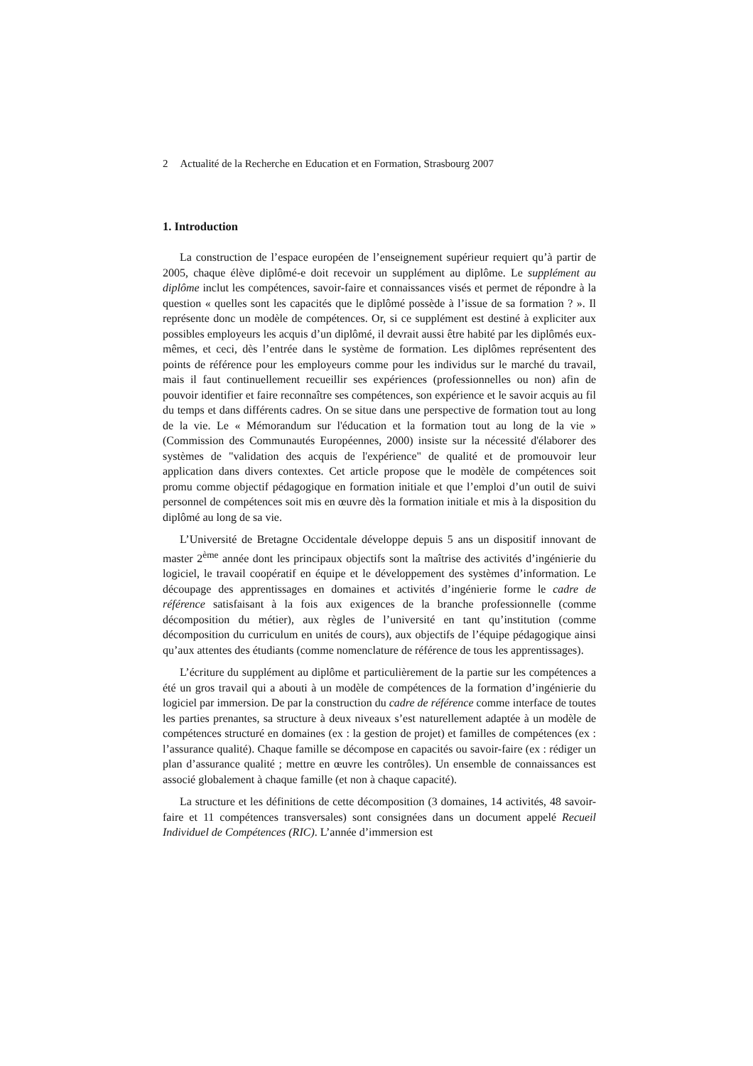2 Actualité de la Recherche en Education et en Formation, Strasbourg 2007
1. Introduction
La construction de l’espace européen de l’enseignement supérieur requiert qu’à partir de 2005, chaque élève diplômé-e doit recevoir un supplément au diplôme. Le supplément au diplôme inclut les compétences, savoir-faire et connaissances visés et permet de répondre à la question « quelles sont les capacités que le diplômé possède à l’issue de sa formation ? ». Il représente donc un modèle de compétences. Or, si ce supplément est destiné à expliciter aux possibles employeurs les acquis d’un diplômé, il devrait aussi être habité par les diplômés eux-mêmes, et ceci, dès l’entrée dans le système de formation. Les diplômes représentent des points de référence pour les employeurs comme pour les individus sur le marché du travail, mais il faut continuellement recueillir ses expériences (professionnelles ou non) afin de pouvoir identifier et faire reconnaître ses compétences, son expérience et le savoir acquis au fil du temps et dans différents cadres. On se situe dans une perspective de formation tout au long de la vie. Le « Mémorandum sur l'éducation et la formation tout au long de la vie » (Commission des Communautés Européennes, 2000) insiste sur la nécessité d'élaborer des systèmes de "validation des acquis de l'expérience" de qualité et de promouvoir leur application dans divers contextes. Cet article propose que le modèle de compétences soit promu comme objectif pédagogique en formation initiale et que l’emploi d’un outil de suivi personnel de compétences soit mis en œuvre dès la formation initiale et mis à la disposition du diplômé au long de sa vie.
L’Université de Bretagne Occidentale développe depuis 5 ans un dispositif innovant de master 2<sup>ème</sup> année dont les principaux objectifs sont la maîtrise des activités d’ingénierie du logiciel, le travail coopératif en équipe et le développement des systèmes d’information. Le découpage des apprentissages en domaines et activités d’ingénierie forme le cadre de référence satisfaisant à la fois aux exigences de la branche professionnelle (comme décomposition du métier), aux règles de l’université en tant qu’institution (comme décomposition du curriculum en unités de cours), aux objectifs de l’équipe pédagogique ainsi qu’aux attentes des étudiants (comme nomenclature de référence de tous les apprentissages).
L’écriture du supplément au diplôme et particulièrement de la partie sur les compétences a été un gros travail qui a abouti à un modèle de compétences de la formation d’ingénierie du logiciel par immersion. De par la construction du cadre de référence comme interface de toutes les parties prenantes, sa structure à deux niveaux s’est naturellement adaptée à un modèle de compétences structuré en domaines (ex : la gestion de projet) et familles de compétences (ex : l’assurance qualité). Chaque famille se décompose en capacités ou savoir-faire (ex : rédiger un plan d’assurance qualité ; mettre en œuvre les contrôles). Un ensemble de connaissances est associé globalement à chaque famille (et non à chaque capacité).
La structure et les définitions de cette décomposition (3 domaines, 14 activités, 48 savoir-faire et 11 compétences transversales) sont consignées dans un document appelé Recueil Individuel de Compétences (RIC). L’année d’immersion est